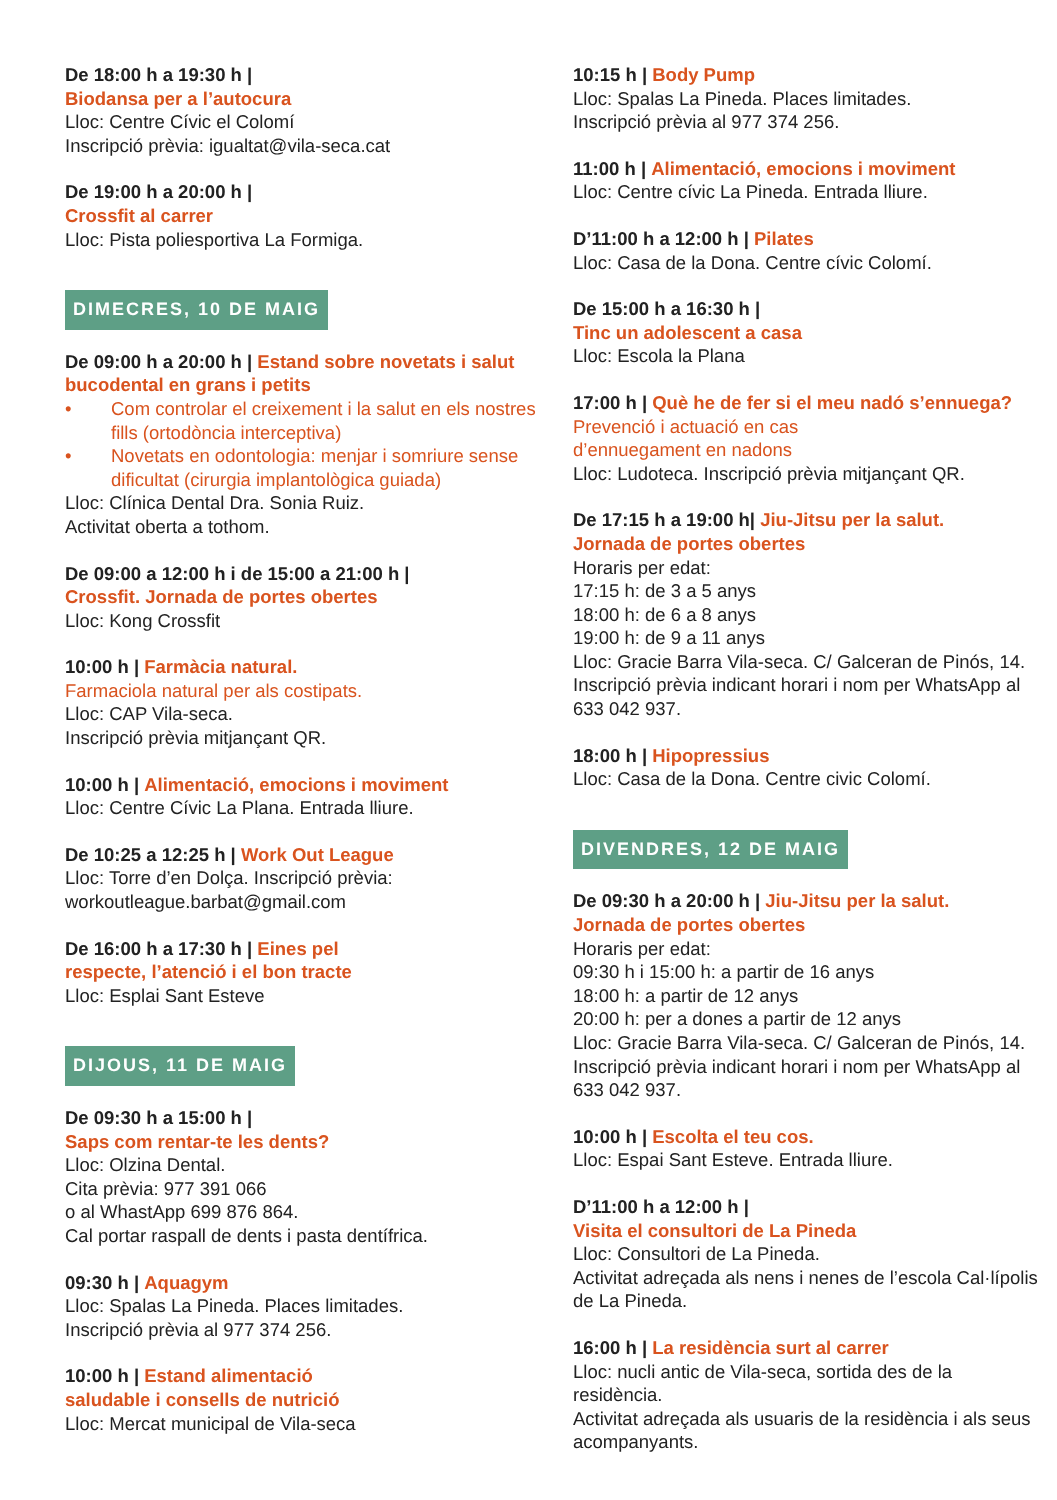De 18:00 h a 19:30 h |
Biodansa per a l’autocura
Lloc: Centre Cívic el Colomí
Inscripció prèvia: igualtat@vila-seca.cat
De 19:00 h a 20:00 h |
Crossfit al carrer
Lloc: Pista poliesportiva La Formiga.
DIMECRES, 10 DE MAIG
De 09:00 h a 20:00 h | Estand sobre novetats i salut bucodental en grans i petits
• Com controlar el creixement i la salut en els nostres fills (ortodòncia interceptiva)
• Novetats en odontologia: menjar i somriure sense dificultat (cirurgia implantològica guiada)
Lloc: Clínica Dental Dra. Sonia Ruiz.
Activitat oberta a tothom.
De 09:00 a 12:00 h i de 15:00 a 21:00 h |
Crossfit. Jornada de portes obertes
Lloc: Kong Crossfit
10:00 h | Farmàcia natural.
Farmaciola natural per als costipats.
Lloc: CAP Vila-seca.
Inscripció prèvia mitjançant QR.
10:00 h | Alimentació, emocions i moviment
Lloc: Centre Cívic La Plana. Entrada lliure.
De 10:25 a 12:25 h | Work Out League
Lloc: Torre d’en Dolça. Inscripció prèvia:
workoutleague.barbat@gmail.com
De 16:00 h a 17:30 h | Eines pel
respecte, l’atenció i el bon tracte
Lloc: Esplai Sant Esteve
DIJOUS, 11 DE MAIG
De 09:30 h a 15:00 h |
Saps com rentar-te les dents?
Lloc: Olzina Dental.
Cita prèvia: 977 391 066
o al WhastApp 699 876 864.
Cal portar raspall de dents i pasta dentífrica.
09:30 h | Aquagym
Lloc: Spalas La Pineda. Places limitades.
Inscripció prèvia al 977 374 256.
10:00 h | Estand alimentació
saludable i consells de nutrició
Lloc: Mercat municipal de Vila-seca
10:15 h | Body Pump
Lloc: Spalas La Pineda. Places limitades.
Inscripció prèvia al 977 374 256.
11:00 h | Alimentació, emocions i moviment
Lloc: Centre cívic La Pineda. Entrada lliure.
D’11:00 h a 12:00 h | Pilates
Lloc: Casa de la Dona. Centre cívic Colomí.
De 15:00 h a 16:30 h |
Tinc un adolescent a casa
Lloc: Escola la Plana
17:00 h | Què he de fer si el meu nadó s’ennuega?
Prevenció i actuació en cas
d’ennuegament en nadons
Lloc: Ludoteca. Inscripció prèvia mitjançant QR.
De 17:15 h a 19:00 h| Jiu-Jitsu per la salut.
Jornada de portes obertes
Horaris per edat:
17:15 h: de 3 a 5 anys
18:00 h: de 6 a 8 anys
19:00 h: de 9 a 11 anys
Lloc: Gracie Barra Vila-seca. C/ Galceran de Pinós, 14. Inscripció prèvia indicant horari i nom per WhatsApp al 633 042 937.
18:00 h | Hipopressius
Lloc: Casa de la Dona. Centre civic Colomí.
DIVENDRES, 12 DE MAIG
De 09:30 h a 20:00 h | Jiu-Jitsu per la salut.
Jornada de portes obertes
Horaris per edat:
09:30 h i 15:00 h: a partir de 16 anys
18:00 h: a partir de 12 anys
20:00 h: per a dones a partir de 12 anys
Lloc: Gracie Barra Vila-seca. C/ Galceran de Pinós, 14. Inscripció prèvia indicant horari i nom per WhatsApp al 633 042 937.
10:00 h | Escolta el teu cos.
Lloc: Espai Sant Esteve. Entrada lliure.
D’11:00 h a 12:00 h |
Visita el consultori de La Pineda
Lloc: Consultori de La Pineda.
Activitat adreçada als nens i nenes de l’escola Cal·lípolis de La Pineda.
16:00 h | La residència surt al carrer
Lloc: nucli antic de Vila-seca, sortida des de la residència.
Activitat adreçada als usuaris de la residència i als seus acompanyants.